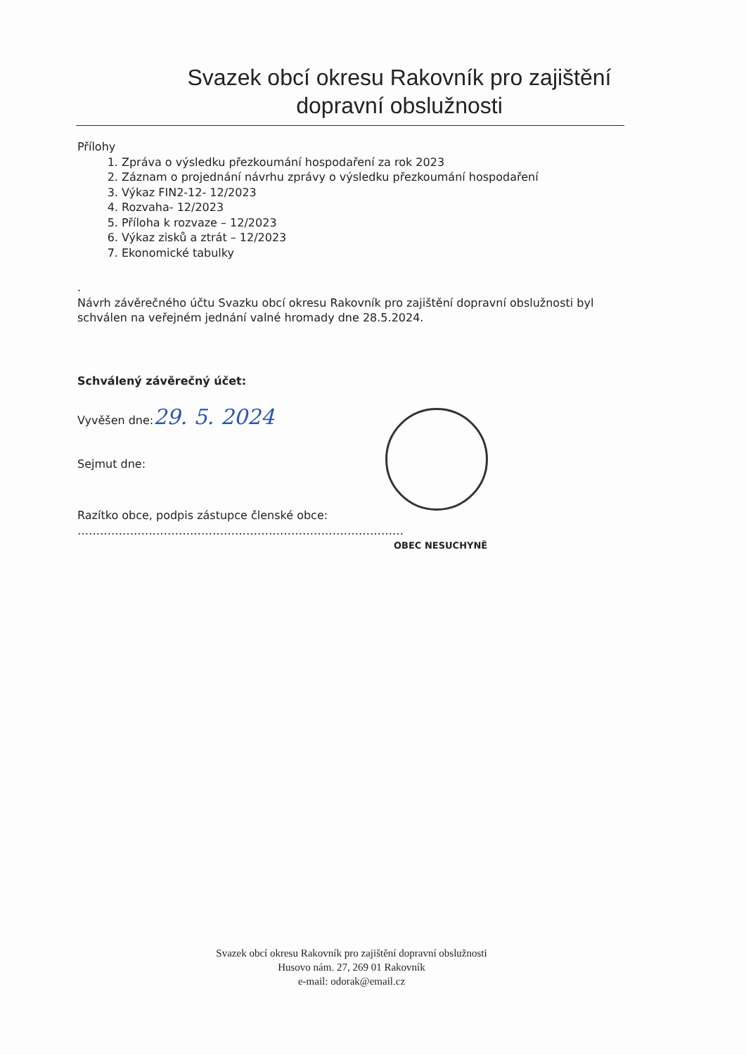Svazek obcí okresu Rakovník pro zajištění dopravní obslužnosti
Přílohy
1. Zpráva o výsledku přezkoumání hospodaření za rok 2023
2. Záznam o projednání návrhu zprávy o výsledku přezkoumání hospodaření
3. Výkaz FIN2-12- 12/2023
4. Rozvaha- 12/2023
5. Příloha k rozvaze – 12/2023
6. Výkaz zisků a ztrát – 12/2023
7. Ekonomické tabulky
.
Návrh závěrečného účtu Svazku obcí okresu Rakovník pro zajištění dopravní obslužnosti byl schválen na veřejném jednání valné hromady dne 28.5.2024.
Schválený závěrečný účet:
Vyvěšen dne:29. 5. 2024
Sejmut dne:
Razítko obce, podpis zástupce členské obce: ……………………………………………………………………………
OBEC NESUCHYNĚ
Svazek obcí okresu Rakovník pro zajištění dopravní obslužnosti
Husovo nám. 27, 269 01 Rakovník
e-mail: odorak@email.cz